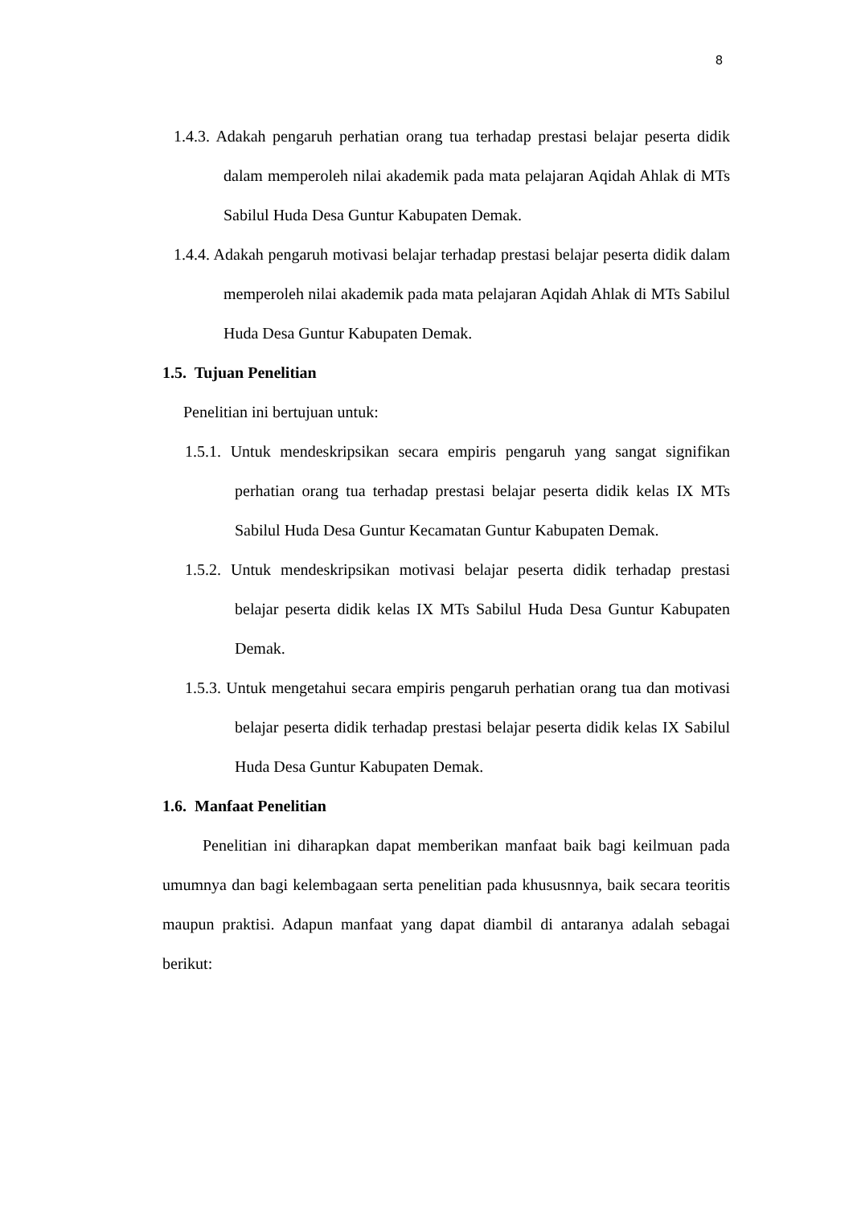8
1.4.3. Adakah pengaruh perhatian orang tua terhadap prestasi belajar peserta didik dalam memperoleh nilai akademik pada mata pelajaran Aqidah Ahlak di MTs Sabilul Huda Desa Guntur Kabupaten Demak.
1.4.4. Adakah pengaruh motivasi belajar terhadap prestasi belajar peserta didik dalam memperoleh nilai akademik pada mata pelajaran Aqidah Ahlak di MTs Sabilul Huda Desa Guntur Kabupaten Demak.
1.5. Tujuan Penelitian
Penelitian ini bertujuan untuk:
1.5.1. Untuk mendeskripsikan secara empiris pengaruh yang sangat signifikan perhatian orang tua terhadap prestasi belajar peserta didik kelas IX MTs Sabilul Huda Desa Guntur Kecamatan Guntur Kabupaten Demak.
1.5.2. Untuk mendeskripsikan motivasi belajar peserta didik terhadap prestasi belajar peserta didik kelas IX MTs Sabilul Huda Desa Guntur Kabupaten Demak.
1.5.3. Untuk mengetahui secara empiris pengaruh perhatian orang tua dan motivasi belajar peserta didik terhadap prestasi belajar peserta didik kelas IX Sabilul Huda Desa Guntur Kabupaten Demak.
1.6. Manfaat Penelitian
Penelitian ini diharapkan dapat memberikan manfaat baik bagi keilmuan pada umumnya dan bagi kelembagaan serta penelitian pada khususnnya, baik secara teoritis maupun praktisi. Adapun manfaat yang dapat diambil di antaranya adalah sebagai berikut: